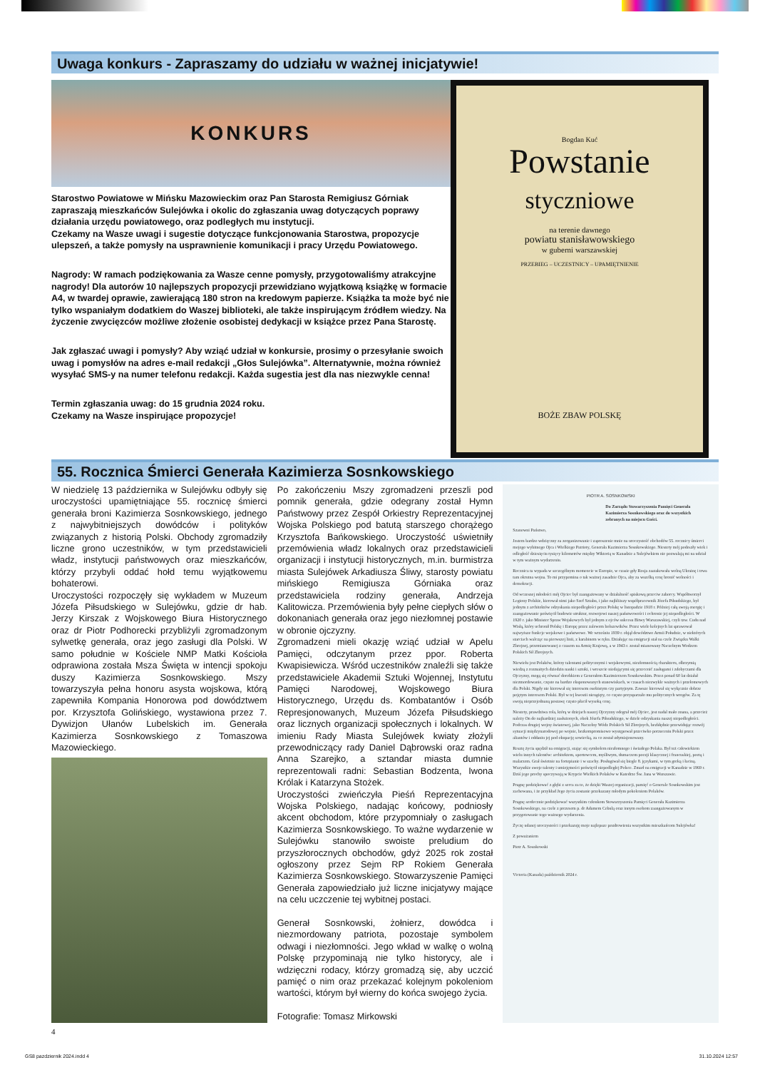Uwaga konkurs - Zapraszamy do udziału w ważnej inicjatywie!
KONKURS
Starostwo Powiatowe w Mińsku Mazowieckim oraz Pan Starosta Remigiusz Górniak zapraszają mieszkańców Sulejówka i okolic do zgłaszania uwag dotyczących poprawy działania urzędu powiatowego, oraz podległych mu instytucji.
Czekamy na Wasze uwagi i sugestie dotyczące funkcjonowania Starostwa, propozycje ulepszeń, a także pomysły na usprawnienie komunikacji i pracy Urzędu Powiatowego.
Nagrody: W ramach podziękowania za Wasze cenne pomysły, przygotowaliśmy atrakcyjne nagrody! Dla autorów 10 najlepszych propozycji przewidziano wyjątkową książkę w formacie A4, w twardej oprawie, zawierającą 180 stron na kredowym papierze. Książka ta może być nie tylko wspaniałym dodatkiem do Waszej biblioteki, ale także inspirującym źródłem wiedzy. Na życzenie zwycięzców możliwe złożenie osobistej dedykacji w książce przez Pana Starostę.
Jak zgłaszać uwagi i pomysły? Aby wziąć udział w konkursie, prosimy o przesyłanie swoich uwag i pomysłów na adres e-mail redakcji „Głos Sulejówka”. Alternatywnie, można również wysyłać SMS-y na numer telefonu redakcji. Każda sugestia jest dla nas niezwykle cenna!
Termin zgłaszania uwag: do 15 grudnia 2024 roku.
Czekamy na Wasze inspirujące propozycje!
Bogdan Kuć
Powstanie
styczniowe
na terenie dawnego
powiatu stanisławowskiego
w guberni warszawskiej
PRZEBIEG – UCZESTNICY – UPAMIĘTNIENIE
BOŻE ZBAW POLSKĘ
55. Rocznica Śmierci Generała Kazimierza Sosnkowskiego
W niedzielę 13 października w Sulejówku odbyły się uroczystości upamiętniające 55. rocznicę śmierci generała broni Kazimierza Sosnkowskiego, jednego z najwybitniejszych dowódców i polityków związanych z historią Polski. Obchody zgromadziły liczne grono uczestników, w tym przedstawicieli władz, instytucji państwowych oraz mieszkańców, którzy przybyli oddać hołd temu wyjątkowemu bohaterowi.
Uroczystości rozpoczęły się wykładem w Muzeum Józefa Piłsudskiego w Sulejówku, gdzie dr hab. Jerzy Kirszak z Wojskowego Biura Historycznego oraz dr Piotr Podhorecki przybliżyli zgromadzonym sylwetkę generała, oraz jego zasługi dla Polski. W samo południe w Kościele NMP Matki Kościoła odprawiona została Msza Święta w intencji spokoju duszy Kazimierza Sosnkowskiego. Mszy towarzyszyła pełna honoru asysta wojskowa, którą zapewniła Kompania Honorowa pod dowództwem por. Krzysztofa Golińskiego, wystawiona przez 7. Dywizjon Ułanów Lubelskich im. Generała Kazimierza Sosnkowskiego z Tomaszowa Mazowieckiego.
Po zakończeniu Mszy zgromadzeni przeszli pod pomnik generała, gdzie odegrany został Hymn Państwowy przez Zespół Orkiestry Reprezentacyjnej Wojska Polskiego pod batutą starszego chorążego Krzysztofa Bańkowskiego. Uroczystość uświetniły przemówienia władz lokalnych oraz przedstawicieli organizacji i instytucji historycznych, m.in. burmistrza miasta Sulejówek Arkadiusza Śliwy, starosty powiatu mińskiego Remigiusza Górniaka oraz przedstawiciela rodziny generała, Andrzeja Kalitowicza. Przemówienia były pełne ciepłych słów o dokonaniach generała oraz jego niezłomnej postawie w obronie ojczyzny.
Zgromadzeni mieli okazję wziąć udział w Apelu Pamięci, odczytanym przez ppor. Roberta Kwapisiewicza. Wśród uczestników znaleźli się także przedstawiciele Akademii Sztuki Wojennej, Instytutu Pamięci Narodowej, Wojskowego Biura Historycznego, Urzędu ds. Kombatantów i Osób Represjonowanych, Muzeum Józefa Piłsudskiego oraz licznych organizacji społecznych i lokalnych. W imieniu Rady Miasta Sulejówek kwiaty złożyli przewodniczący rady Daniel Dąbrowski oraz radna Anna Szarejko, a sztandar miasta dumnie reprezentowali radni: Sebastian Bodzenta, Iwona Królak i Katarzyna Stożek.
Uroczystości zwieńczyła Pieśń Reprezentacyjna Wojska Polskiego, nadając końcowy, podniosły akcent obchodom, które przypomniały o zasługach Kazimierza Sosnkowskiego. To ważne wydarzenie w Sulejówku stanowiło swoiste preludium do przyszłorocznych obchodów, gdyż 2025 rok został ogłoszony przez Sejm RP Rokiem Generała Kazimierza Sosnkowskiego. Stowarzyszenie Pamięci Generała zapowiedziało już liczne inicjatywy mające na celu uczczenie tej wybitnej postaci.
Generał Sosnkowski, żołnierz, dowódca i niezmordowany patriota, pozostaje symbolem odwagi i niezłomności. Jego wkład w walkę o wolną Polskę przypominają nie tylko historycy, ale i wdzięczni rodacy, którzy gromadzą się, aby uczcić pamięć o nim oraz przekazać kolejnym pokoleniom wartości, którym był wierny do końca swojego życia.
Fotografie: Tomasz Mirkowski
PIOTR A. SOSNKOWSKI
Do Zarządu Stowarzyszenia Pamięci Generała Kazimierza Sosnkowskiego oraz do wszystkich zebranych na miejscu Gości.
Szanowni Państwo,
Jestem bardzo wdzięczny za zorganizowanie i zaproszenie mnie na uroczystość obchodów 55. rocznicy śmierci mojego wybitnego Ojca i Wielkiego Patrioty, Generała Kazimierza Sosnkowskiego. Niestety mój podeszły wiek i odległość dziesięciu tysięcy kilometrów między Wiktorią w Kanadzie a Sulejówkiem nie pozwalają mi na udział w tym ważnym wydarzeniu.
Rocznica ta wypada w szczególnym momencie w Europie, w czasie gdy Rosja zaatakowała wolną Ukrainę i trwa tam okrutna wojna. To mi przypomina o tak ważnej zasadzie Ojca, aby za wszelką cenę bronić wolności i demokracji.
Od wczesnej młodości mój Ojciec był zaangażowany w działalność spiskową przeciw zaborcy. Współtworzył Legiony Polskie, kierował nimi jako Szef Sztabu, i jako najbliższy współpracownik Józefa Piłsudskiego, był jednym z architektów odzyskania niepodległości przez Polskę w listopadzie 1918 r. Później całą swoją energię i zaangażowanie poświęcił budowie struktur, rozwojowi naszej państwowości i ochronie jej niepodległości. W 1920 r. jako Minister Spraw Wojskowych był jednym z ojców sukcesu Bitwy Warszawskiej, czyli tzw. Cudu nad Wisłą, który uchronił Polskę i Europę przez zalewem bolszewików. Przez wiele kolejnych lat sprawował najwyższe funkcje wojskowe i państwowe. We wrześniu 1939 r. objął dowództwo Armii Południe, w niektórych starciach walcząc na pierwszej linii, z karabinem w ręku. Działając na emigracji stał na czele Związku Walki Zbrojnej, przemianowanej z czasem na Armię Krajową, a w 1943 r. został mianowany Naczelnym Wodzem Polskich Sił Zbrojnych.
Niewielu jest Polaków, którzy talentami politycznymi i wojskowymi, niezłomnością charakteru, olbrzymią wiedzą z rozmaitych dziedzin nauki i sztuki, i wreszcie niedającymi się przecenić zasługami i zdobyczami dla Ojczyzny, mogą się równać dorobkiem z Generałem Kazimierzem Sosnkowskim. Przez ponad 60 lat działał niezmordowanie, często na bardzo eksponowanych stanowiskach, w czasach niezwykle ważnych i przełomowych dla Polski. Nigdy nie kierował się interesem osobistym czy partyjnym. Zawsze kierował się wyłącznie dobrze pojętym interesem Polski. Był w tej kwestii nieugięty, co często przysparzało mu politycznych wrogów. Za tę swoją nieprzejednaną postawę często płacił wysoką cenę.
Niestety, prawdziwa rola, którą w dziejach naszej Ojczyzny odegrał mój Ojciec, jest nadal mało znana, a przecież należy On do najbardziej zasłużonych, obok Józefa Piłsudskiego, w dziele odzyskania naszej niepodległości. Podczas drugiej wojny światowej, jako Naczelny Wódz Polskich Sił Zbrojnych, bezbłędnie przewidując rozwój sytuacji międzynarodowej po wojnie, bezkompromisowo występował przeciwko porzuceniu Polski przez aliantów i oddaniu jej pod okupację sowiecką, za co został zdymisjonowany.
Resztę życia spędził na emigracji, stając się symbolem niezłomnego i światłego Polaka. Był też człowiekiem wielu innych talentów: architektem, sportowcem, myśliwym, tłumaczem poezji klasycznej i francuskiej, poetą i malarzem. Grał świetnie na fortepianie i w szachy. Posługiwał się biegle 8. językami, w tym greką i łaciną. Wszystkie swoje talenty i umiejętności poświęcił niepodległej Polsce. Zmarł na emigracji w Kanadzie w 1969 r. Dziś jego prochy spoczywają w Krypcie Wielkich Polaków w Katedrze Św. Jana w Warszawie.
Pragnę podziękować z głębi z serca za to, że dzięki Waszej organizacji, pamięć o Generale Sosnkowskim jest zachowana, i że przykład Jego życia zostanie przekazany młodym pokoleniom Polaków.
Pragnę serdecznie podziękować wszystkim członkom Stowarzyszenia Pamięci Generała Kazimierza Sosnkowskiego, na czele z prezesem p. dr Adamem Cebulą oraz innym osobom zaangażowanym w przygotowanie tego ważnego wydarzenia.
Życzę udanej uroczystości i przekazuję moje najlepsze pozdrowienia wszystkim mieszkańcom Sulejówka!
Z poważaniem
Piotr A. Sosnkowski
Victoria (Kanada) październik 2024 r.
4
GS8 pazdziernik 2024.indd 4 31.10.2024 12:57